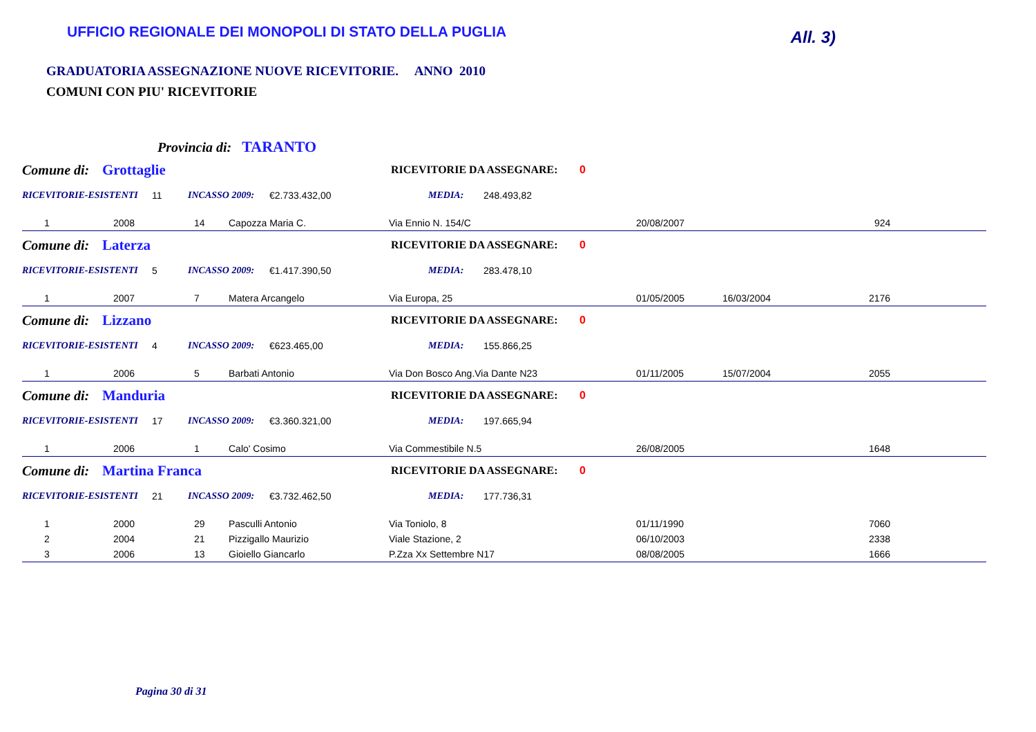UFFICIO REGIONALE DEI MONOPOLI DI STATO DELLA PUGLIA
All. 3)
GRADUATORIA ASSEGNAZIONE NUOVE RICEVITORIE. ANNO 2010
COMUNI CON PIU' RICEVITORIE
Provincia di: TARANTO
Comune di: Grottaglie RICEVITORIE DA ASSEGNARE: 0
RICEVITORIE-ESISTENTI 11 INCASSO 2009: €2.733.432,00 MEDIA: 248.493,82
| 1 | 2008 | 14 | Capozza Maria C. | Via Ennio N. 154/C | 20/08/2007 | | 924 |
Comune di: Laterza RICEVITORIE DA ASSEGNARE: 0
RICEVITORIE-ESISTENTI 5 INCASSO 2009: €1.417.390,50 MEDIA: 283.478,10
| 1 | 2007 | 7 | Matera Arcangelo | Via Europa, 25 | 01/05/2005 | 16/03/2004 | 2176 |
Comune di: Lizzano RICEVITORIE DA ASSEGNARE: 0
RICEVITORIE-ESISTENTI 4 INCASSO 2009: €623.465,00 MEDIA: 155.866,25
| 1 | 2006 | 5 | Barbati Antonio | Via Don Bosco Ang.Via Dante N23 | 01/11/2005 | 15/07/2004 | 2055 |
Comune di: Manduria RICEVITORIE DA ASSEGNARE: 0
RICEVITORIE-ESISTENTI 17 INCASSO 2009: €3.360.321,00 MEDIA: 197.665,94
| 1 | 2006 | 1 | Calo' Cosimo | Via Commestibile N.5 | 26/08/2005 | | 1648 |
Comune di: Martina Franca RICEVITORIE DA ASSEGNARE: 0
RICEVITORIE-ESISTENTI 21 INCASSO 2009: €3.732.462,50 MEDIA: 177.736,31
| 1 | 2000 | 29 | Pasculli Antonio | Via Toniolo, 8 | 01/11/1990 | | 7060 |
| 2 | 2004 | 21 | Pizzigallo Maurizio | Viale Stazione, 2 | 06/10/2003 | | 2338 |
| 3 | 2006 | 13 | Gioiello Giancarlo | P.Zza Xx Settembre N17 | 08/08/2005 | | 1666 |
Pagina 30 di 31